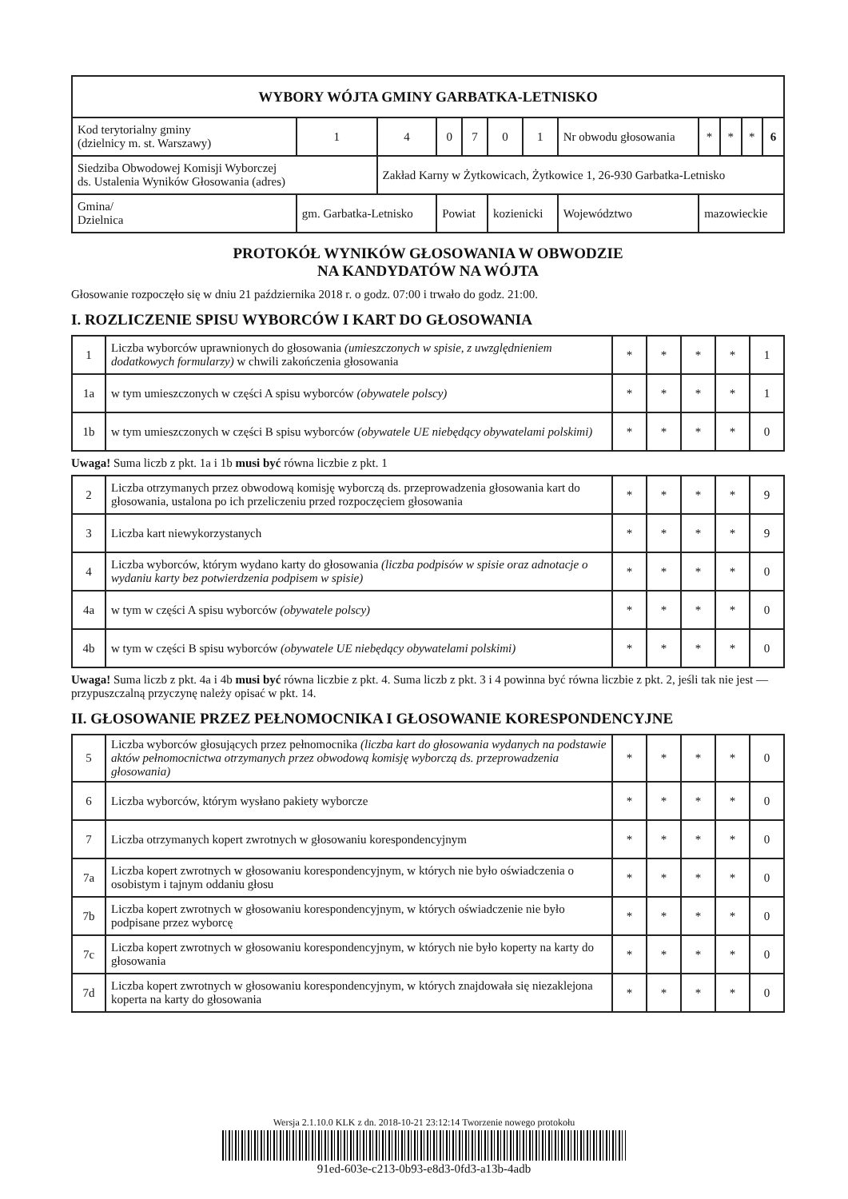| WYBORY WÓJTA GMINY GARBATKA-LETNISKO | | | | | | | | | | | | | |
| Kod terytorialny gminy (dzielnicy m. st. Warszawy) | | 1 | 4 | 0 | 7 | 0 | 1 | Nr obwodu głosowania | | * | * | * | 6 |
| Siedziba Obwodowej Komisji Wyborczej ds. Ustalenia Wyników Głosowania (adres) | | | Zakład Karny w Żytkowicach, Żytkowice 1, 26-930 Garbatka-Letnisko | | | | | | | | | | |
| Gmina/ Dzielnica | gm. Garbatka-Letnisko | | | Powiat | | kozienicki | | | Województwo | mazowieckie | | | |
PROTOKÓŁ WYNIKÓW GŁOSOWANIA W OBWODZIE
NA KANDYDATÓW NA WÓJTA
Głosowanie rozpoczęło się w dniu 21 października 2018 r. o godz. 07:00 i trwało do godz. 21:00.
I. ROZLICZENIE SPISU WYBORCÓW I KART DO GŁOSOWANIA
| 1 | Liczba wyborców uprawnionych do głosowania (umieszczonych w spisie, z uwzględnieniem dodatkowych formularzy) w chwili zakończenia głosowania | * | * | * | * | 1 |
| 1a | w tym umieszczonych w części A spisu wyborców (obywatele polscy) | * | * | * | * | 1 |
| 1b | w tym umieszczonych w części B spisu wyborców (obywatele UE niebędący obywatelami polskimi) | * | * | * | * | 0 |
Uwaga! Suma liczb z pkt. 1a i 1b musi być równa liczbie z pkt. 1
| 2 | Liczba otrzymanych przez obwodową komisję wyborczą ds. przeprowadzenia głosowania kart do głosowania, ustalona po ich przeliczeniu przed rozpoczęciem głosowania | * | * | * | * | 9 |
| 3 | Liczba kart niewykorzystanych | * | * | * | * | 9 |
| 4 | Liczba wyborców, którym wydano karty do głosowania (liczba podpisów w spisie oraz adnotacje o wydaniu karty bez potwierdzenia podpisem w spisie) | * | * | * | * | 0 |
| 4a | w tym w części A spisu wyborców (obywatele polscy) | * | * | * | * | 0 |
| 4b | w tym w części B spisu wyborców (obywatele UE niebędący obywatelami polskimi) | * | * | * | * | 0 |
Uwaga! Suma liczb z pkt. 4a i 4b musi być równa liczbie z pkt. 4. Suma liczb z pkt. 3 i 4 powinna być równa liczbie z pkt. 2, jeśli tak nie jest — przypuszczalną przyczynę należy opisać w pkt. 14.
II. GŁOSOWANIE PRZEZ PEŁNOMOCNIKA I GŁOSOWANIE KORESPONDENCYJNE
| 5 | Liczba wyborców głosujących przez pełnomocnika (liczba kart do głosowania wydanych na podstawie aktów pełnomocnictwa otrzymanych przez obwodową komisję wyborczą ds. przeprowadzenia głosowania) | * | * | * | * | 0 |
| 6 | Liczba wyborców, którym wysłano pakiety wyborcze | * | * | * | * | 0 |
| 7 | Liczba otrzymanych kopert zwrotnych w głosowaniu korespondencyjnym | * | * | * | * | 0 |
| 7a | Liczba kopert zwrotnych w głosowaniu korespondencyjnym, w których nie było oświadczenia o osobistym i tajnym oddaniu głosu | * | * | * | * | 0 |
| 7b | Liczba kopert zwrotnych w głosowaniu korespondencyjnym, w których oświadczenie nie było podpisane przez wyborcę | * | * | * | * | 0 |
| 7c | Liczba kopert zwrotnych w głosowaniu korespondencyjnym, w których nie było koperty na karty do głosowania | * | * | * | * | 0 |
| 7d | Liczba kopert zwrotnych w głosowaniu korespondencyjnym, w których znajdowała się niezaklejona koperta na karty do głosowania | * | * | * | * | 0 |
Wersja 2.1.10.0 KLK z dn. 2018-10-21 23:12:14 Tworzenie nowego protokołu
91ed-603e-c213-0b93-e8d3-0fd3-a13b-4adb